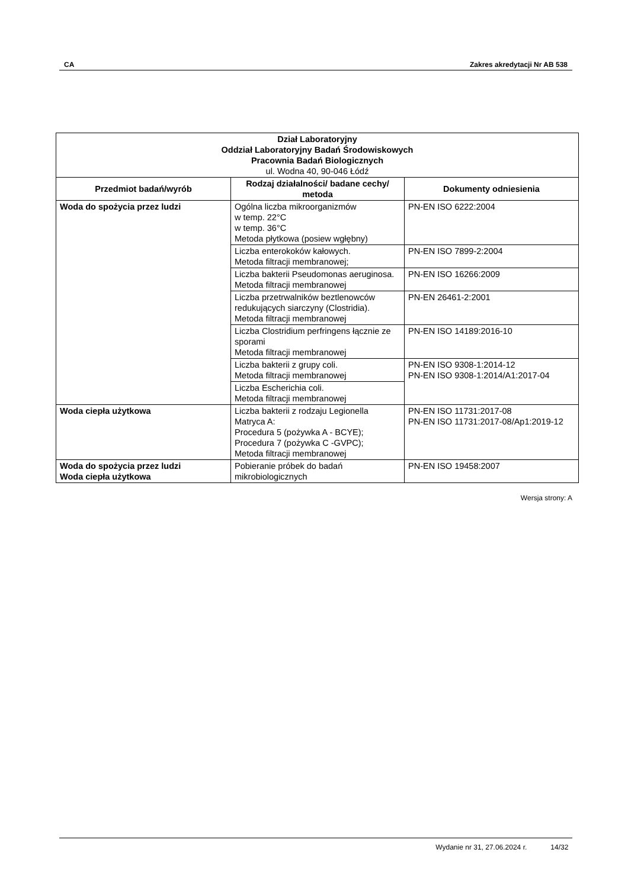CA Zakres akredytacji Nr AB 538
| Dział Laboratoryjny Oddział Laboratoryjny Badań Środowiskowych Pracownia Badań Biologicznych ul. Wodna 40, 90-046 Łódź | | |
| --- | --- | --- |
| Przedmiot badań/wyrób | Rodzaj działalności/ badane cechy/ metoda | Dokumenty odniesienia |
| Woda do spożycia przez ludzi | Ogólna liczba mikroorganizmów w temp. 22°C w temp. 36°C Metoda płytkowa (posiew wgłębny) | PN-EN ISO 6222:2004 |
| | Liczba enterokoków kałowych. Metoda filtracji membranowej; | PN-EN ISO 7899-2:2004 |
| | Liczba bakterii Pseudomonas aeruginosa. Metoda filtracji membranowej | PN-EN ISO 16266:2009 |
| | Liczba przetrwalników beztlenowców redukujących siarczyny (Clostridia). Metoda filtracji membranowej | PN-EN 26461-2:2001 |
| | Liczba Clostridium perfringens łącznie ze sporami Metoda filtracji membranowej | PN-EN ISO 14189:2016-10 |
| | Liczba bakterii z grupy coli. Metoda filtracji membranowej | PN-EN ISO 9308-1:2014-12 PN-EN ISO 9308-1:2014/A1:2017-04 |
| | Liczba Escherichia coli. Metoda filtracji membranowej | |
| Woda ciepła użytkowa | Liczba bakterii z rodzaju Legionella Matryca A: Procedura 5 (pożywka A - BCYE); Procedura 7 (pożywka C -GVPC); Metoda filtracji membranowej | PN-EN ISO 11731:2017-08 PN-EN ISO 11731:2017-08/Ap1:2019-12 |
| Woda do spożycia przez ludzi Woda ciepła użytkowa | Pobieranie próbek do badań mikrobiologicznych | PN-EN ISO 19458:2007 |
Wersja strony: A
Wydanie nr 31, 27.06.2024 r. 14/32